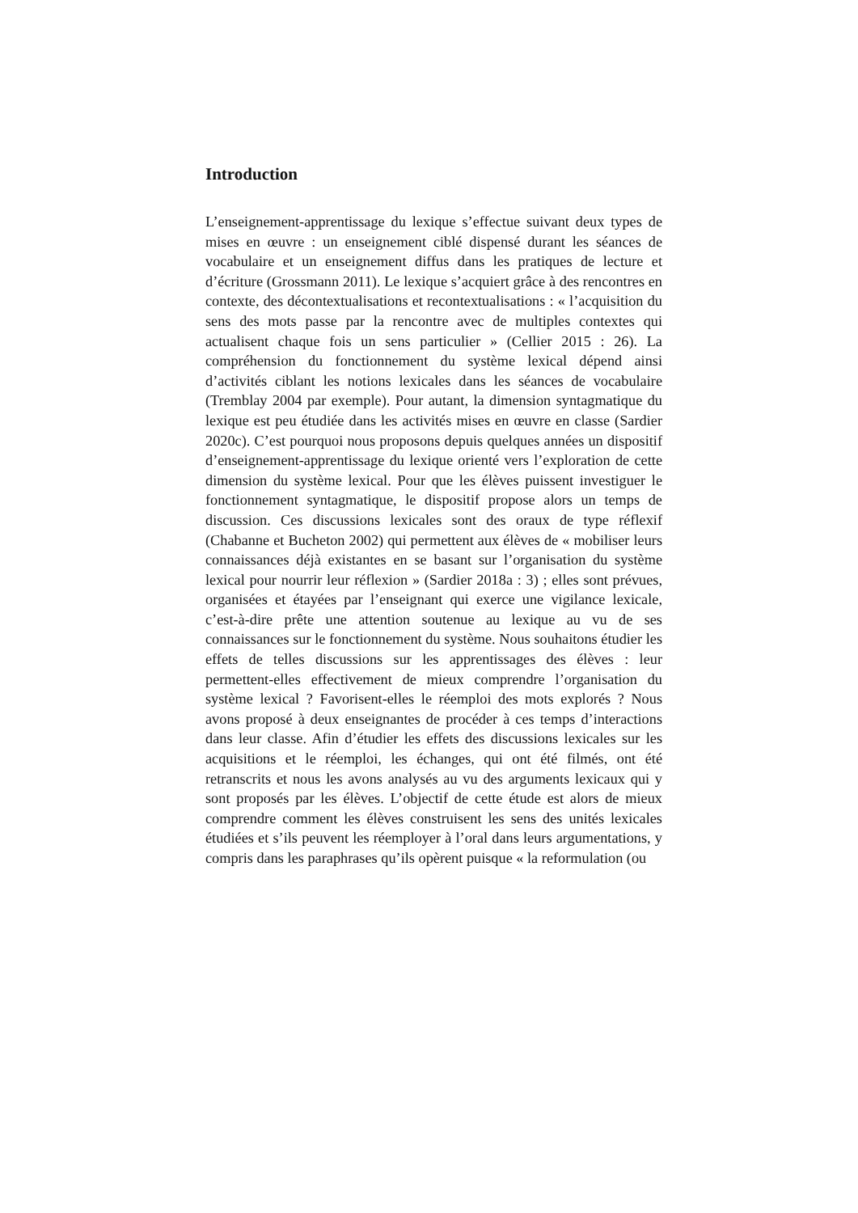Introduction
L’enseignement-apprentissage du lexique s’effectue suivant deux types de mises en œuvre : un enseignement ciblé dispensé durant les séances de vocabulaire et un enseignement diffus dans les pratiques de lecture et d’écriture (Grossmann 2011). Le lexique s’acquiert grâce à des rencontres en contexte, des décontextualisations et recontextualisations : « l’acquisition du sens des mots passe par la rencontre avec de multiples contextes qui actualisent chaque fois un sens particulier » (Cellier 2015 : 26). La compréhension du fonctionnement du système lexical dépend ainsi d’activités ciblant les notions lexicales dans les séances de vocabulaire (Tremblay 2004 par exemple). Pour autant, la dimension syntagmatique du lexique est peu étudiée dans les activités mises en œuvre en classe (Sardier 2020c). C’est pourquoi nous proposons depuis quelques années un dispositif d’enseignement-apprentissage du lexique orienté vers l’exploration de cette dimension du système lexical. Pour que les élèves puissent investiguer le fonctionnement syntagmatique, le dispositif propose alors un temps de discussion. Ces discussions lexicales sont des oraux de type réflexif (Chabanne et Bucheton 2002) qui permettent aux élèves de « mobiliser leurs connaissances déjà existantes en se basant sur l’organisation du système lexical pour nourrir leur réflexion » (Sardier 2018a : 3) ; elles sont prévues, organisées et étayées par l’enseignant qui exerce une vigilance lexicale, c’est-à-dire prête une attention soutenue au lexique au vu de ses connaissances sur le fonctionnement du système. Nous souhaitons étudier les effets de telles discussions sur les apprentissages des élèves : leur permettent-elles effectivement de mieux comprendre l’organisation du système lexical ? Favorisent-elles le réemploi des mots explorés ? Nous avons proposé à deux enseignantes de procéder à ces temps d’interactions dans leur classe. Afin d’étudier les effets des discussions lexicales sur les acquisitions et le réemploi, les échanges, qui ont été filmés, ont été retranscrits et nous les avons analysés au vu des arguments lexicaux qui y sont proposés par les élèves. L’objectif de cette étude est alors de mieux comprendre comment les élèves construisent les sens des unités lexicales étudiées et s’ils peuvent les réemployer à l’oral dans leurs argumentations, y compris dans les paraphrases qu’ils opèrent puisque « la reformulation (ou